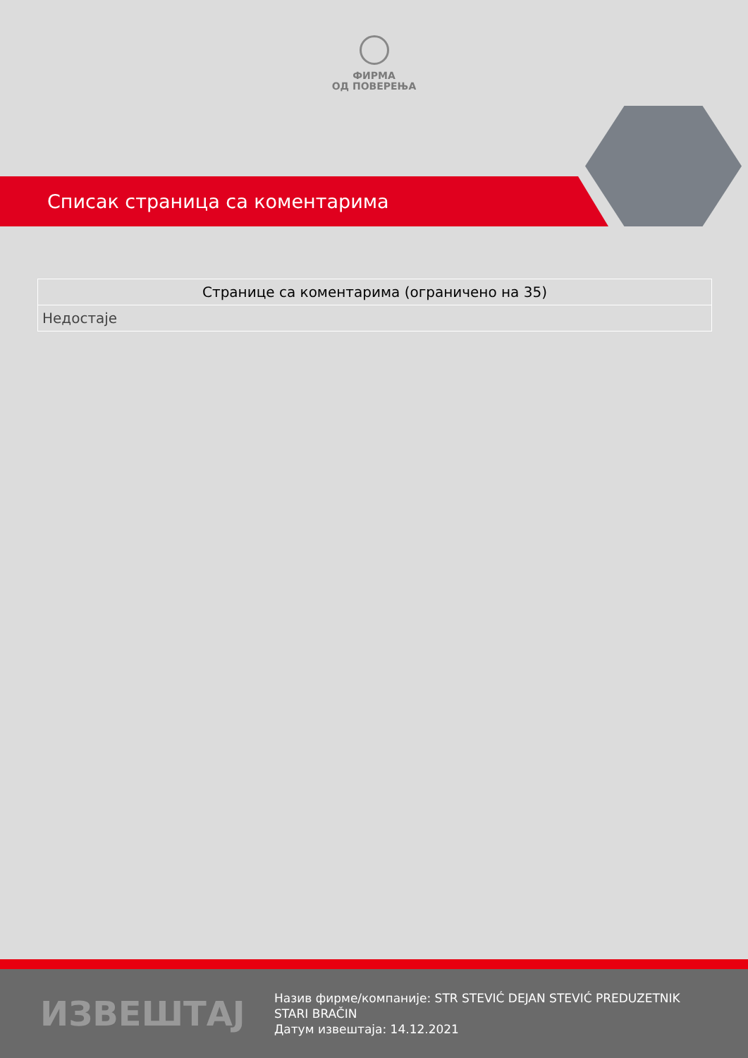ФИРМА
ОД ПОВЕРЕЊА
Списак страница са коментарима
| Странице са коментарима (ограничено на 35) |
| --- |
| Недостаје |
ИЗВЕШТАЈ
Назив фирме/компаније: STR STEVIĆ DEJAN STEVIĆ PREDUZETNIK STARI BRAČIN
Датум извештаја: 14.12.2021